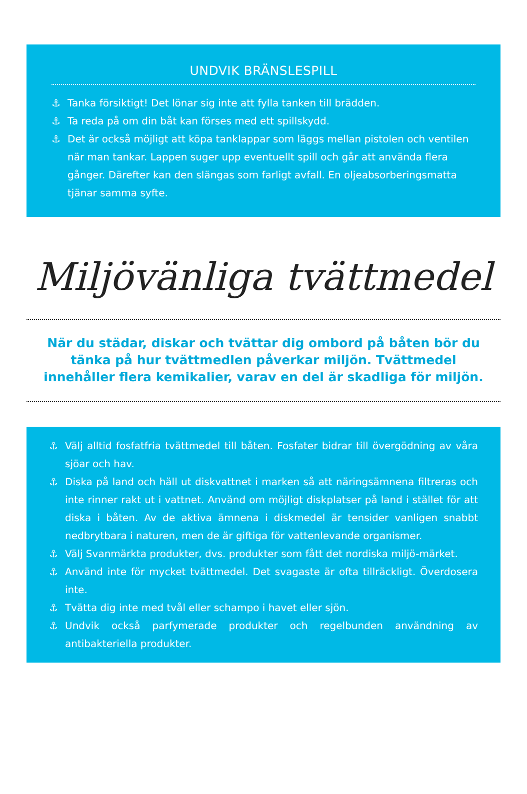UNDVIK BRÄNSLESPILL
⚓ Tanka försiktigt! Det lönar sig inte att fylla tanken till brädden.
⚓ Ta reda på om din båt kan förses med ett spillskydd.
⚓ Det är också möjligt att köpa tanklappar som läggs mellan pistolen och ventilen när man tankar. Lappen suger upp eventuellt spill och går att använda flera gånger. Därefter kan den slängas som farligt avfall. En oljeabsorberingsmatta tjänar samma syfte.
Miljövänliga tvättmedel
När du städar, diskar och tvättar dig ombord på båten bör du tänka på hur tvättmedlen påverkar miljön. Tvättmedel innehåller flera kemikalier, varav en del är skadliga för miljön.
⚓ Välj alltid fosfatfria tvättmedel till båten. Fosfater bidrar till övergödning av våra sjöar och hav.
⚓ Diska på land och häll ut diskvattnet i marken så att näringsämnena filtreras och inte rinner rakt ut i vattnet. Använd om möjligt diskplatser på land i stället för att diska i båten. Av de aktiva ämnena i diskmedel är tensider vanligen snabbt nedbrytbara i naturen, men de är giftiga för vattenlevande organismer.
⚓ Välj Svanmärkta produkter, dvs. produkter som fått det nordiska miljö-märket.
⚓ Använd inte för mycket tvättmedel. Det svagaste är ofta tillräckligt. Överdosera inte.
⚓ Tvätta dig inte med tvål eller schampo i havet eller sjön.
⚓ Undvik också parfymerade produkter och regelbunden användning av antibakteriella produkter.